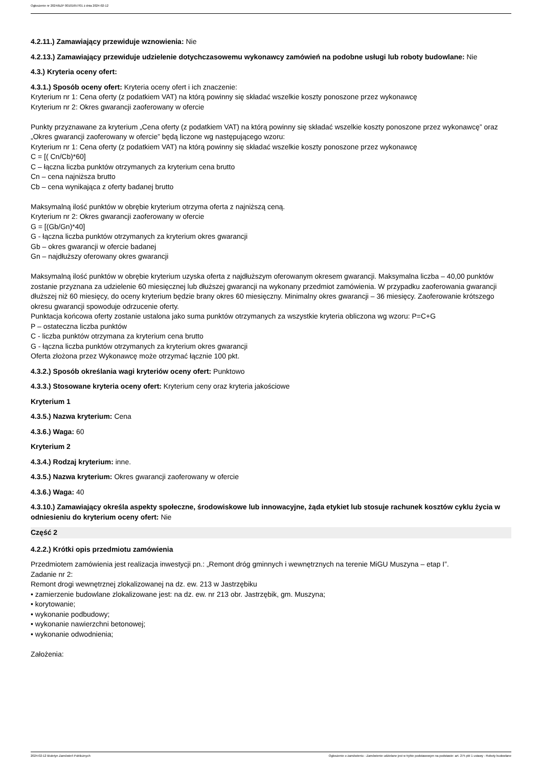Ogłoszenie nr 2024/BZP 00101657/01 z dnia 2024-02-12
4.2.11.) Zamawiający przewiduje wznowienia: Nie
4.2.13.) Zamawiający przewiduje udzielenie dotychczasowemu wykonawcy zamówień na podobne usługi lub roboty budowlane: Nie
4.3.) Kryteria oceny ofert:
4.3.1.) Sposób oceny ofert: Kryteria oceny ofert i ich znaczenie:
Kryterium nr 1: Cena oferty (z podatkiem VAT) na którą powinny się składać wszelkie koszty ponoszone przez wykonawcę
Kryterium nr 2: Okres gwarancji zaoferowany w ofercie
Punkty przyznawane za kryterium „Cena oferty (z podatkiem VAT) na którą powinny się składać wszelkie koszty ponoszone przez wykonawcę” oraz „Okres gwarancji zaoferowany w ofercie” będą liczone wg następującego wzoru:
Kryterium nr 1: Cena oferty (z podatkiem VAT) na którą powinny się składać wszelkie koszty ponoszone przez wykonawcę
C = [( Cn/Cb)*60]
C – łączna liczba punktów otrzymanych za kryterium cena brutto
Cn – cena najniższa brutto
Cb – cena wynikająca z oferty badanej brutto
Maksymalną ilość punktów w obrębie kryterium otrzyma oferta z najniższą ceną.
Kryterium nr 2: Okres gwarancji zaoferowany w ofercie
G = [(Gb/Gn)*40]
G - łączna liczba punktów otrzymanych za kryterium okres gwarancji
Gb – okres gwarancji w ofercie badanej
Gn – najdłuższy oferowany okres gwarancji
Maksymalną ilość punktów w obrębie kryterium uzyska oferta z najdłuższym oferowanym okresem gwarancji. Maksymalna liczba – 40,00 punktów zostanie przyznana za udzielenie 60 miesięcznej lub dłuższej gwarancji na wykonany przedmiot zamówienia. W przypadku zaoferowania gwarancji dłuższej niż 60 miesięcy, do oceny kryterium będzie brany okres 60 miesięczny. Minimalny okres gwarancji – 36 miesięcy. Zaoferowanie krótszego okresu gwarancji spowoduje odrzucenie oferty.
Punktacja końcowa oferty zostanie ustalona jako suma punktów otrzymanych za wszystkie kryteria obliczona wg wzoru: P=C+G
P – ostateczna liczba punktów
C - liczba punktów otrzymana za kryterium cena brutto
G - łączna liczba punktów otrzymanych za kryterium okres gwarancji
Oferta złożona przez Wykonawcę może otrzymać łącznie 100 pkt.
4.3.2.) Sposób określania wagi kryteriów oceny ofert: Punktowo
4.3.3.) Stosowane kryteria oceny ofert: Kryterium ceny oraz kryteria jakościowe
Kryterium 1
4.3.5.) Nazwa kryterium: Cena
4.3.6.) Waga: 60
Kryterium 2
4.3.4.) Rodzaj kryterium: inne.
4.3.5.) Nazwa kryterium: Okres gwarancji zaoferowany w ofercie
4.3.6.) Waga: 40
4.3.10.) Zamawiający określa aspekty społeczne, środowiskowe lub innowacyjne, żąda etykiet lub stosuje rachunek kosztów cyklu życia w odniesieniu do kryterium oceny ofert: Nie
Część 2
4.2.2.) Krótki opis przedmiotu zamówienia
Przedmiotem zamówienia jest realizacja inwestycji pn.: „Remont dróg gminnych i wewnętrznych na terenie MiGU Muszyna – etap I”.
Zadanie nr 2:
Remont drogi wewnętrznej zlokalizowanej na dz. ew. 213 w Jastrzębiku
• zamierzenie budowlane zlokalizowane jest: na dz. ew. nr 213 obr. Jastrzębik, gm. Muszyna;
• korytowanie;
• wykonanie podbudowy;
• wykonanie nawierzchni betonowej;
• wykonanie odwodnienia;
Założenia:
2024-02-12 Biuletyn Zamówień Publicznych Ogłoszenie o zamówieniu - Zamówienie udzielane jest w trybie podstawowym na podstawie: art. 275 pkt 1 ustawy - Roboty budowlane